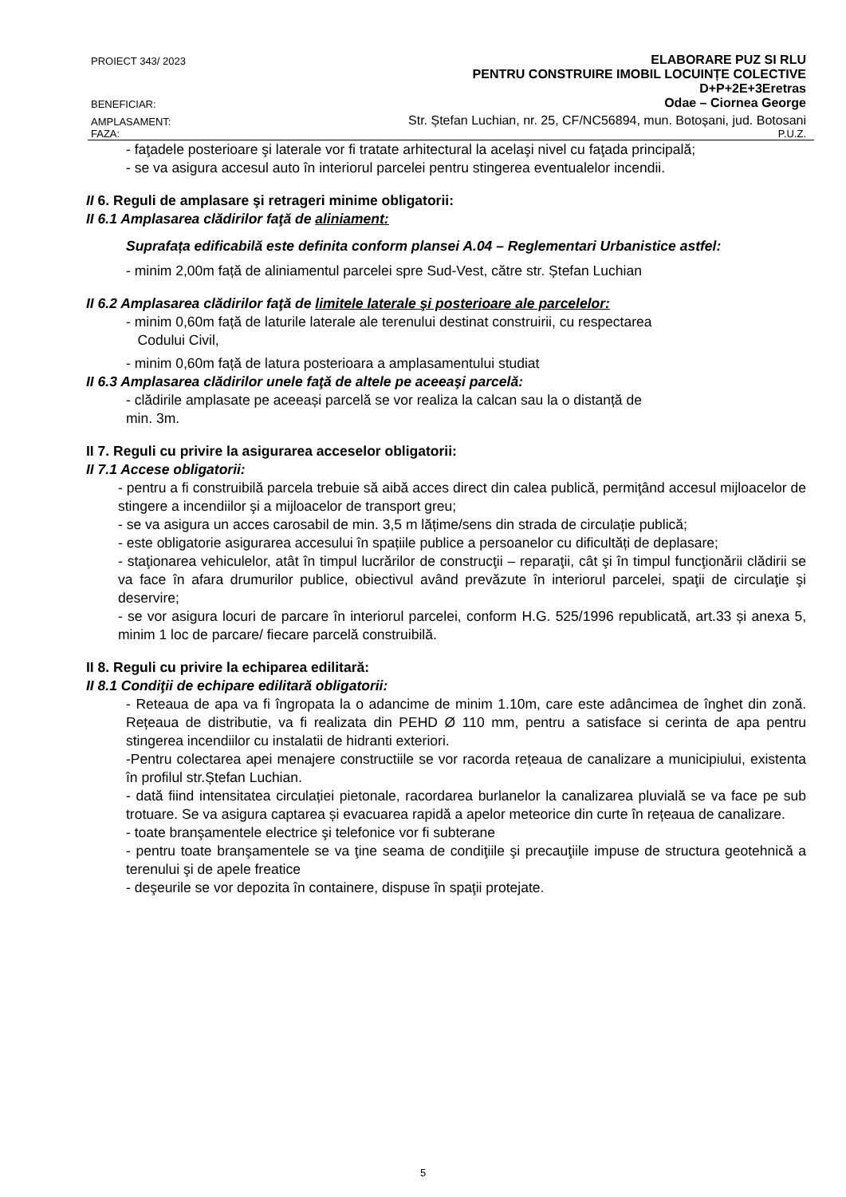PROIECT 343/ 2023 ELABORARE PUZ SI RLU
PENTRU CONSTRUIRE IMOBIL LOCUINȚE COLECTIVE
D+P+2E+3Eretras
BENEFICIAR: Odae – Ciornea George
AMPLASAMENT: Str. Ștefan Luchian, nr. 25, CF/NC56894, mun. Botoșani, jud. Botosani
FAZA: P.U.Z.
- faţadele posterioare şi laterale vor fi tratate arhitectural la acelaşi nivel cu faţada principală;
- se va asigura accesul auto în interiorul parcelei pentru stingerea eventualelor incendii.
II 6. Reguli de amplasare şi retrageri minime obligatorii:
II 6.1 Amplasarea clădirilor faţă de aliniament:
Suprafața edificabilă este definita conform plansei A.04 – Reglementari Urbanistice astfel:
- minim 2,00m față de aliniamentul parcelei spre Sud-Vest, către str. Ștefan Luchian
II 6.2 Amplasarea clădirilor faţă de limitele laterale şi posterioare ale parcelelor:
- minim 0,60m față de laturile laterale ale terenului destinat construirii, cu respectarea
Codului Civil,
- minim 0,60m față de latura posterioara a amplasamentului studiat
II 6.3 Amplasarea clădirilor unele faţă de altele pe aceeaşi parcelă:
- clădirile amplasate pe aceeași parcelă se vor realiza la calcan sau la o distanță de
min. 3m.
II 7. Reguli cu privire la asigurarea acceselor obligatorii:
II 7.1 Accese obligatorii:
- pentru a fi construibilă parcela trebuie să aibă acces direct din calea publică, permiţând accesul mijloacelor de stingere a incendiilor şi a mijloacelor de transport greu;
- se va asigura un acces carosabil de min. 3,5 m lățime/sens din strada de circulație publică;
- este obligatorie asigurarea accesului în spațiile publice a persoanelor cu dificultăți de deplasare;
- staţionarea vehiculelor, atât în timpul lucrărilor de construcţii – reparaţii, cât şi în timpul funcţionării clădirii se va face în afara drumurilor publice, obiectivul având prevăzute în interiorul parcelei, spaţii de circulaţie şi deservire;
- se vor asigura locuri de parcare în interiorul parcelei, conform H.G. 525/1996 republicată, art.33 și anexa 5, minim 1 loc de parcare/ fiecare parcelă construibilă.
II 8. Reguli cu privire la echiparea edilitară:
II 8.1 Condiţii de echipare edilitară obligatorii:
- Reteaua de apa va fi îngropata la o adancime de minim 1.10m, care este adâncimea de înghet din zonă. Rețeaua de distributie, va fi realizata din PEHD Ø 110 mm, pentru a satisface si cerinta de apa pentru stingerea incendiilor cu instalatii de hidranti exteriori.
-Pentru colectarea apei menajere constructiile se vor racorda rețeaua de canalizare a municipiului, existenta în profilul str.Ștefan Luchian.
- dată fiind intensitatea circulației pietonale, racordarea burlanelor la canalizarea pluvială se va face pe sub trotuare. Se va asigura captarea și evacuarea rapidă a apelor meteorice din curte în rețeaua de canalizare.
- toate branşamentele electrice şi telefonice vor fi subterane
- pentru toate branşamentele se va ţine seama de condiţiile şi precauţiile impuse de structura geotehnică a terenului şi de apele freatice
- deşeurile se vor depozita în containere, dispuse în spaţii protejate.
5